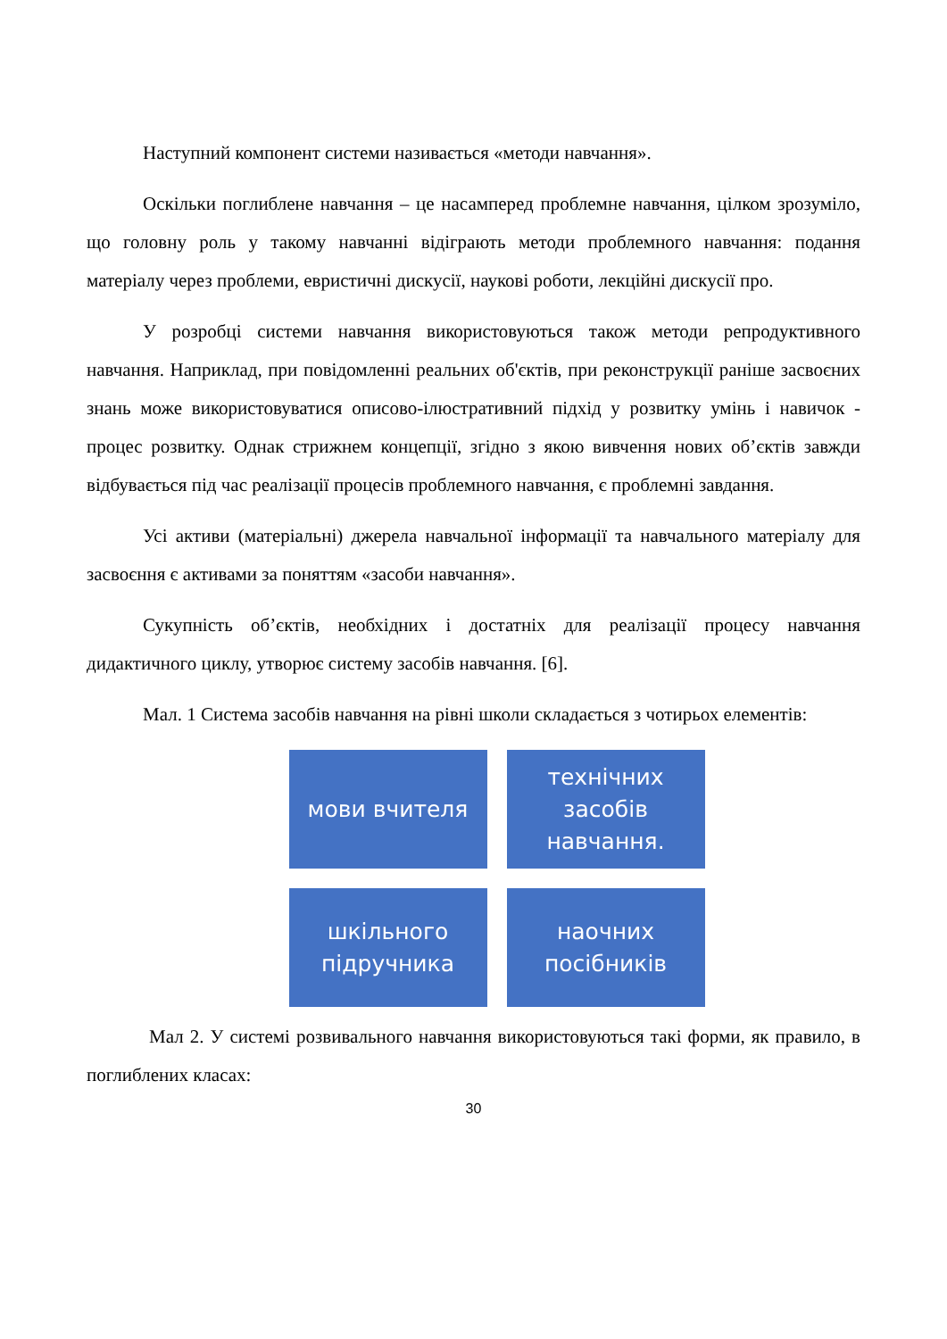Наступний компонент системи називається «методи навчання».
Оскільки поглиблене навчання – це насамперед проблемне навчання, цілком зрозуміло, що головну роль у такому навчанні відіграють методи проблемного навчання: подання матеріалу через проблеми, евристичні дискусії, наукові роботи, лекційні дискусії про.
У розробці системи навчання використовуються також методи репродуктивного навчання. Наприклад, при повідомленні реальних об'єктів, при реконструкції раніше засвоєних знань може використовуватися описово-ілюстративний підхід у розвитку умінь і навичок - процес розвитку. Однак стрижнем концепції, згідно з якою вивчення нових об’єктів завжди відбувається під час реалізації процесів проблемного навчання, є проблемні завдання.
Усі активи (матеріальні) джерела навчальної інформації та навчального матеріалу для засвоєння є активами за поняттям «засоби навчання».
Сукупність об’єктів, необхідних і достатніх для реалізації процесу навчання дидактичного циклу, утворює систему засобів навчання. [6].
Мал. 1 Система засобів навчання на рівні школи складається з чотирьох елементів:
мови вчителя
технічних
засобів
навчання.
шкільного
підручника
наочних
посібників
Мал 2. У системі розвивального навчання використовуються такі форми, як правило, в поглиблених класах:
30